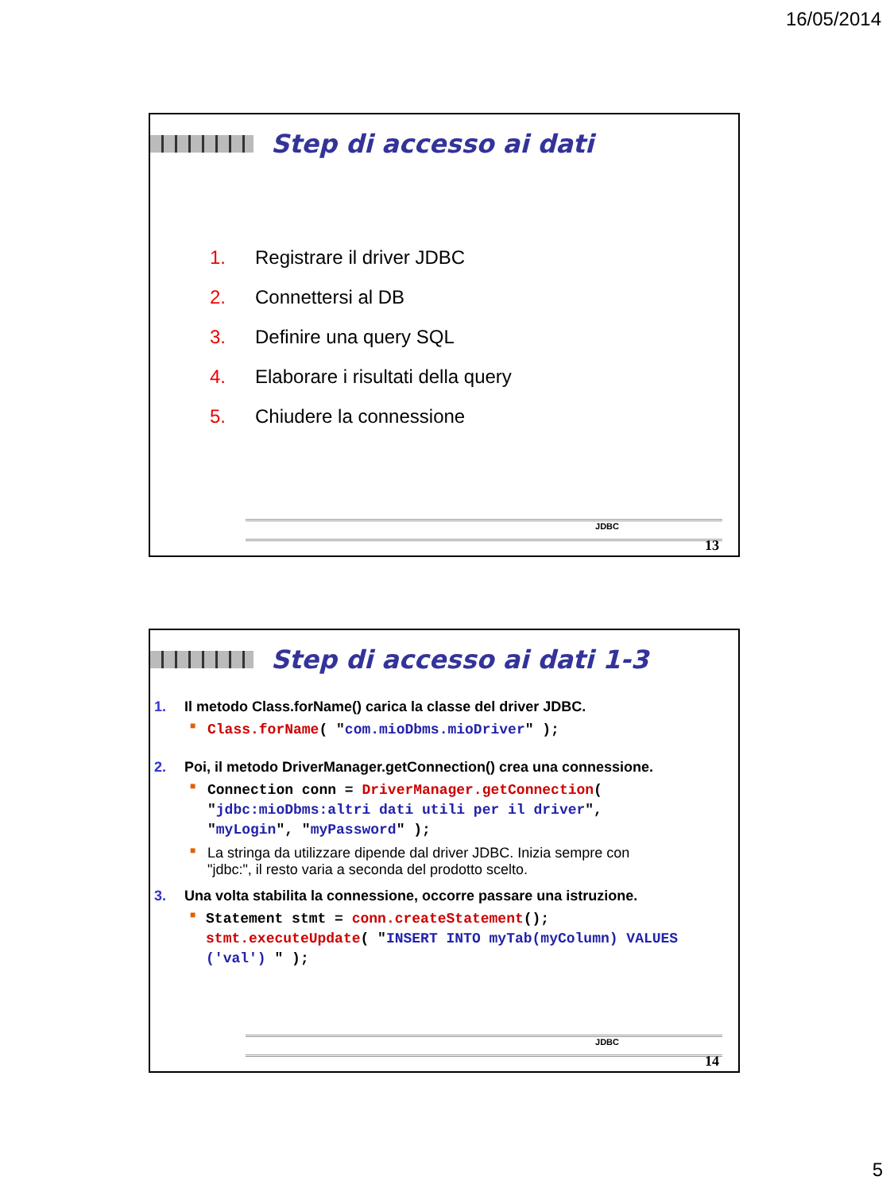16/05/2014
Step di accesso ai dati
1. Registrare il driver JDBC
2. Connettersi al DB
3. Definire una query SQL
4. Elaborare i risultati della query
5. Chiudere la connessione
JDBC
13
Step di accesso ai dati 1-3
1. Il metodo Class.forName() carica la classe del driver JDBC.
■ Class.forName( "com.mioDbms.mioDriver" );
2. Poi, il metodo DriverManager.getConnection() crea una connessione.
■ Connection conn = DriverManager.getConnection(
"jdbc:mioDbms:altri dati utili per il driver",
"myLogin", "myPassword" );
■
La stringa da utilizzare dipende dal driver JDBC. Inizia sempre con
"jdbc:", il resto varia a seconda del prodotto scelto.
3. Una volta stabilita la connessione, occorre passare una istruzione.
■ Statement stmt = conn.createStatement();
stmt.executeUpdate( "INSERT INTO myTab(myColumn) VALUES ('val') " );
JDBC
14
5